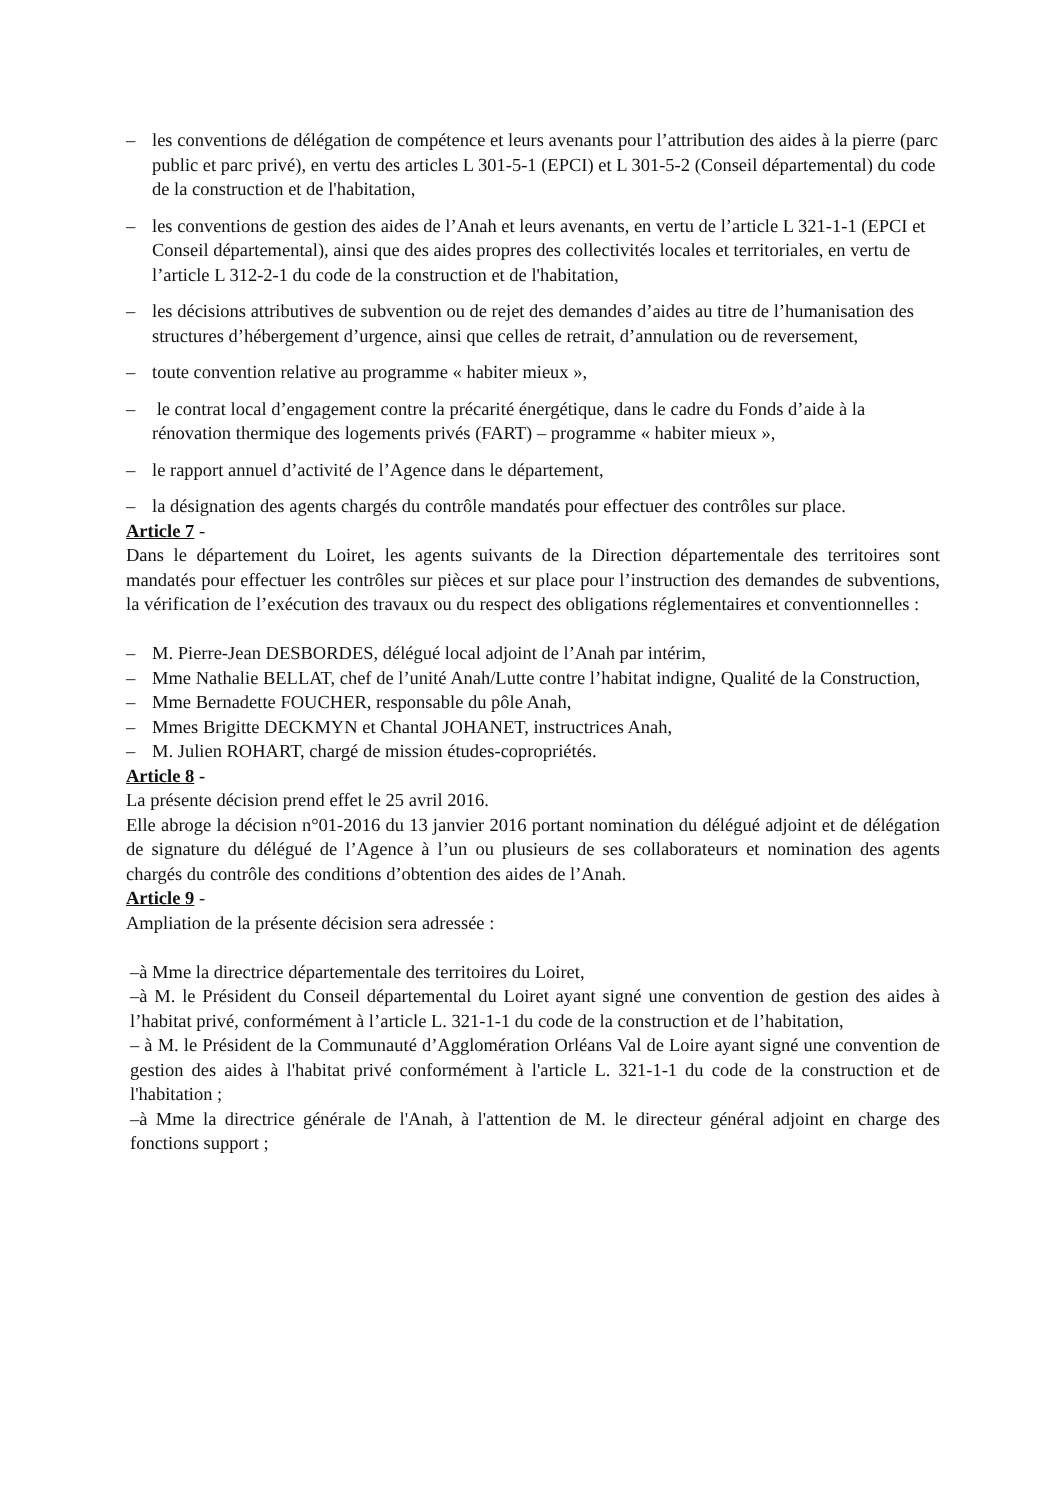– les conventions de délégation de compétence et leurs avenants pour l’attribution des aides à la pierre (parc public et parc privé), en vertu des articles L 301-5-1 (EPCI) et L 301-5-2 (Conseil départemental) du code de la construction et de l'habitation,
– les conventions de gestion des aides de l’Anah et leurs avenants, en vertu de l’article L 321-1-1 (EPCI et Conseil départemental), ainsi que des aides propres des collectivités locales et territoriales, en vertu de l’article L 312-2-1 du code de la construction et de l'habitation,
– les décisions attributives de subvention ou de rejet des demandes d’aides au titre de l’humanisation des structures d’hébergement d’urgence, ainsi que celles de retrait, d’annulation ou de reversement,
– toute convention relative au programme « habiter mieux »,
– le contrat local d’engagement contre la précarité énergétique, dans le cadre du Fonds d’aide à la rénovation thermique des logements privés (FART) – programme « habiter mieux »,
– le rapport annuel d’activité de l’Agence dans le département,
– la désignation des agents chargés du contrôle mandatés pour effectuer des contrôles sur place.
Article 7 -
Dans le département du Loiret, les agents suivants de la Direction départementale des territoires sont mandatés pour effectuer les contrôles sur pièces et sur place pour l’instruction des demandes de subventions, la vérification de l’exécution des travaux ou du respect des obligations réglementaires et conventionnelles :
– M. Pierre-Jean DESBORDES, délégué local adjoint de l’Anah par intérim,
– Mme Nathalie BELLAT, chef de l’unité Anah/Lutte contre l’habitat indigne, Qualité de la Construction,
– Mme Bernadette FOUCHER, responsable du pôle Anah,
– Mmes Brigitte DECKMYN et Chantal JOHANET, instructrices Anah,
– M. Julien ROHART, chargé de mission études-copropriétés.
Article 8 -
La présente décision prend effet le 25 avril 2016.
Elle abroge la décision n°01-2016 du 13 janvier 2016 portant nomination du délégué adjoint et de délégation de signature du délégué de l’Agence à l’un ou plusieurs de ses collaborateurs et nomination des agents chargés du contrôle des conditions d’obtention des aides de l’Anah.
Article 9 -
Ampliation de la présente décision sera adressée :
–à Mme la directrice départementale des territoires du Loiret,
–à M. le Président du Conseil départemental du Loiret ayant signé une convention de gestion des aides à l’habitat privé, conformément à l’article L. 321-1-1 du code de la construction et de l’habitation,
– à M. le Président de la Communauté d’Agglomération Orléans Val de Loire ayant signé une convention de gestion des aides à l'habitat privé conformément à l'article L. 321-1-1 du code de la construction et de l'habitation ;
–à Mme la directrice générale de l'Anah, à l'attention de M. le directeur général adjoint en charge des fonctions support ;